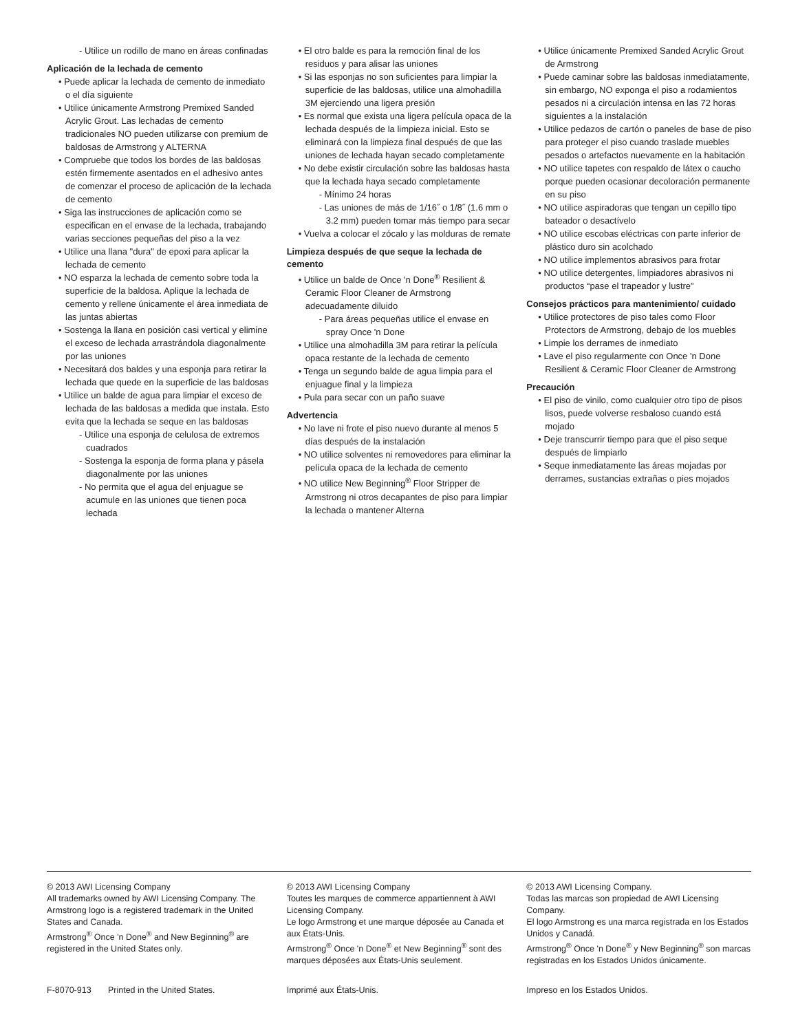- Utilice un rodillo de mano en áreas confinadas
Aplicación de la lechada de cemento
• Puede aplicar la lechada de cemento de inmediato o el día siguiente
• Utilice únicamente Armstrong Premixed Sanded Acrylic Grout. Las lechadas de cemento tradicionales NO pueden utilizarse con premium de baldosas de Armstrong y ALTERNA
• Compruebe que todos los bordes de las baldosas estén firmemente asentados en el adhesivo antes de comenzar el proceso de aplicación de la lechada de cemento
• Siga las instrucciones de aplicación como se especifican en el envase de la lechada, trabajando varias secciones pequeñas del piso a la vez
• Utilice una llana "dura" de epoxi para aplicar la lechada de cemento
• NO esparza la lechada de cemento sobre toda la superficie de la baldosa. Aplique la lechada de cemento y rellene únicamente el área inmediata de las juntas abiertas
• Sostenga la llana en posición casi vertical y elimine el exceso de lechada arrastrándola diagonalmente por las uniones
• Necesitará dos baldes y una esponja para retirar la lechada que quede en la superficie de las baldosas
• Utilice un balde de agua para limpiar el exceso de lechada de las baldosas a medida que instala. Esto evita que la lechada se seque en las baldosas
- Utilice una esponja de celulosa de extremos cuadrados
- Sostenga la esponja de forma plana y pásela diagonalmente por las uniones
- No permita que el agua del enjuague se acumule en las uniones que tienen poca lechada
• El otro balde es para la remoción final de los residuos y para alisar las uniones
• Si las esponjas no son suficientes para limpiar la superficie de las baldosas, utilice una almohadilla 3M ejerciendo una ligera presión
• Es normal que exista una ligera película opaca de la lechada después de la limpieza inicial. Esto se eliminará con la limpieza final después de que las uniones de lechada hayan secado completamente
• No debe existir circulación sobre las baldosas hasta que la lechada haya secado completamente
- Mínimo 24 horas
- Las uniones de más de 1/16˝ o 1/8˝ (1.6 mm o 3.2 mm) pueden tomar más tiempo para secar
• Vuelva a colocar el zócalo y las molduras de remate
Limpieza después de que seque la lechada de cemento
• Utilice un balde de Once 'n Done<sup>®</sup> Resilient & Ceramic Floor Cleaner de Armstrong adecuadamente diluido
- Para áreas pequeñas utilice el envase en spray Once 'n Done
• Utilice una almohadilla 3M para retirar la película opaca restante de la lechada de cemento
• Tenga un segundo balde de agua limpia para el enjuague final y la limpieza
• Pula para secar con un paño suave
Advertencia
• No lave ni frote el piso nuevo durante al menos 5 días después de la instalación
• NO utilice solventes ni removedores para eliminar la película opaca de la lechada de cemento
• NO utilice New Beginning<sup>®</sup> Floor Stripper de Armstrong ni otros decapantes de piso para limpiar la lechada o mantener Alterna
• Utilice únicamente Premixed Sanded Acrylic Grout de Armstrong
• Puede caminar sobre las baldosas inmediatamente, sin embargo, NO exponga el piso a rodamientos pesados ni a circulación intensa en las 72 horas siguientes a la instalación
• Utilice pedazos de cartón o paneles de base de piso para proteger el piso cuando traslade muebles pesados o artefactos nuevamente en la habitación
• NO utilice tapetes con respaldo de látex o caucho porque pueden ocasionar decoloración permanente en su piso
• NO utilice aspiradoras que tengan un cepillo tipo bateador o desactívelo
• NO utilice escobas eléctricas con parte inferior de plástico duro sin acolchado
• NO utilice implementos abrasivos para frotar
• NO utilice detergentes, limpiadores abrasivos ni productos “pase el trapeador y lustre”
Consejos prácticos para mantenimiento/ cuidado
• Utilice protectores de piso tales como Floor Protectors de Armstrong, debajo de los muebles
• Limpie los derrames de inmediato
• Lave el piso regularmente con Once 'n Done Resilient & Ceramic Floor Cleaner de Armstrong
Precaución
• El piso de vinilo, como cualquier otro tipo de pisos lisos, puede volverse resbaloso cuando está mojado
• Deje transcurrir tiempo para que el piso seque después de limpiarlo
• Seque inmediatamente las áreas mojadas por derrames, sustancias extrañas o pies mojados
© 2013 AWI Licensing Company
All trademarks owned by AWI Licensing Company. The Armstrong logo is a registered trademark in the United States and Canada.
Armstrong<sup>®</sup> Once 'n Done<sup>®</sup> and New Beginning<sup>®</sup> are registered in the United States only.
F-8070-913 Printed in the United States.
© 2013 AWI Licensing Company
Toutes les marques de commerce appartiennent à AWI Licensing Company.
Le logo Armstrong et une marque déposée au Canada et aux États-Unis.
Armstrong<sup>®</sup> Once 'n Done<sup>®</sup> et New Beginning<sup>®</sup> sont des marques déposées aux États-Unis seulement.
Imprimé aux États-Unis.
© 2013 AWI Licensing Company.
Todas las marcas son propiedad de AWI Licensing Company.
El logo Armstrong es una marca registrada en los Estados Unidos y Canadá.
Armstrong<sup>®</sup> Once 'n Done<sup>®</sup> y New Beginning<sup>®</sup> son marcas registradas en los Estados Unidos únicamente.
Impreso en los Estados Unidos.